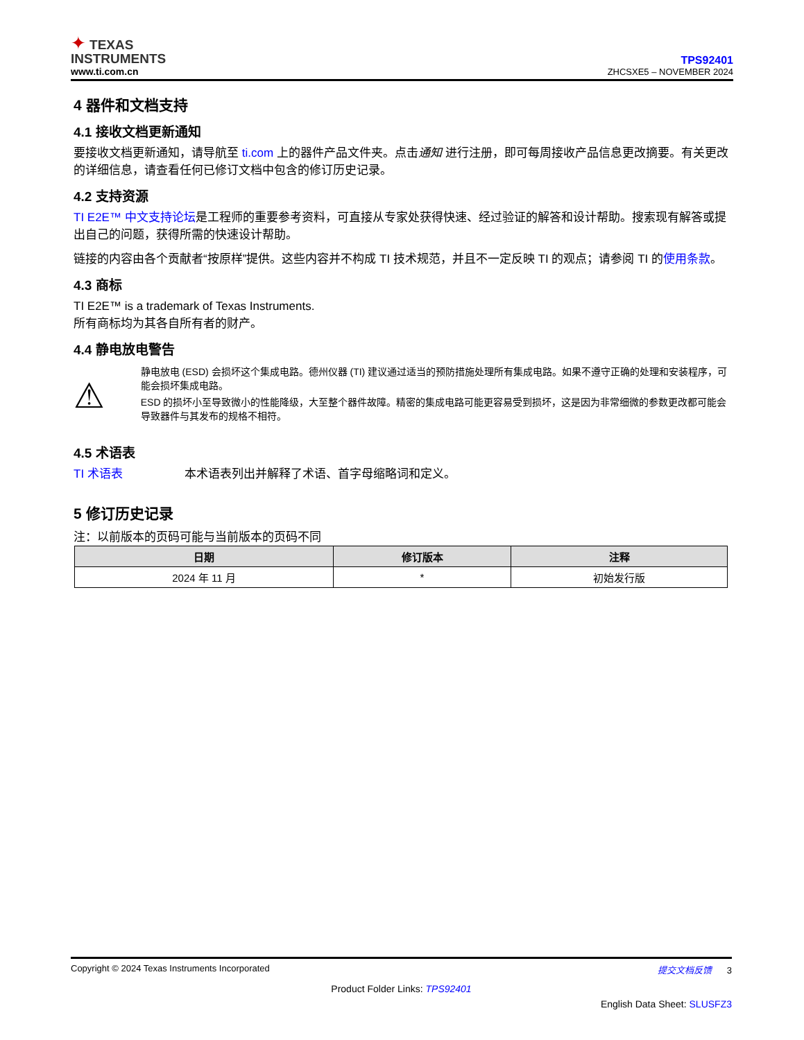✦ TEXAS
INSTRUMENTS
www.ti.com.cn
TPS92401
ZHCSXE5 – NOVEMBER 2024
4 器件和文档支持
4.1 接收文档更新通知
要接收文档更新通知，请导航至 ti.com 上的器件产品文件夹。点击通知 进行注册，即可每周接收产品信息更改摘要。有关更改的详细信息，请查看任何已修订文档中包含的修订历史记录。
4.2 支持资源
TI E2E™ 中文支持论坛是工程师的重要参考资料，可直接从专家处获得快速、经过验证的解答和设计帮助。搜索现有解答或提出自己的问题，获得所需的快速设计帮助。
链接的内容由各个贡献者“按原样”提供。这些内容并不构成 TI 技术规范，并且不一定反映 TI 的观点；请参阅 TI 的使用条款。
4.3 商标
TI E2E™ is a trademark of Texas Instruments.
所有商标均为其各自所有者的财产。
4.4 静电放电警告
⚠
静电放电 (ESD) 会损坏这个集成电路。德州仪器 (TI) 建议通过适当的预防措施处理所有集成电路。如果不遵守正确的处理和安装程序，可能会损坏集成电路。
ESD 的损坏小至导致微小的性能降级，大至整个器件故障。精密的集成电路可能更容易受到损坏，这是因为非常细微的参数更改都可能会导致器件与其发布的规格不相符。
4.5 术语表
TI 术语表 本术语表列出并解释了术语、首字母缩略词和定义。
5 修订历史记录
注：以前版本的页码可能与当前版本的页码不同
| 日期 | 修订版本 | 注释 |
| --- | --- | --- |
| 2024 年 11 月 | * | 初始发行版 |
Copyright © 2024 Texas Instruments Incorporated 提交文档反馈 3
Product Folder Links: TPS92401
English Data Sheet: SLUSFZ3